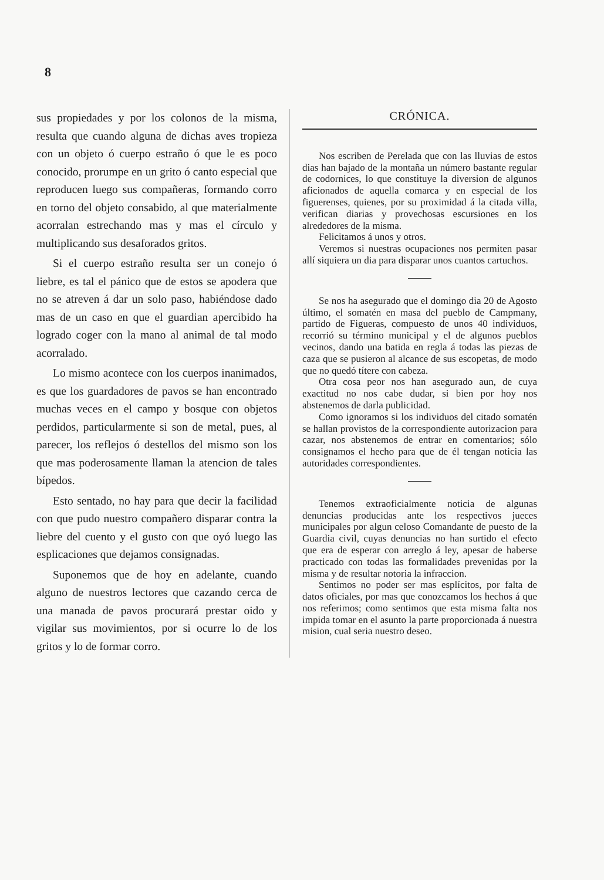8
sus propiedades y por los colonos de la misma, resulta que cuando alguna de dichas aves tropieza con un objeto ó cuerpo estraño ó que le es poco conocido, prorumpe en un grito ó canto especial que reproducen luego sus compañeras, formando corro en torno del objeto consabido, al que materialmente acorralan estrechando mas y mas el círculo y multiplicando sus desaforados gritos.
Si el cuerpo estraño resulta ser un conejo ó liebre, es tal el pánico que de estos se apodera que no se atreven á dar un solo paso, habiéndose dado mas de un caso en que el guardian apercibido ha logrado coger con la mano al animal de tal modo acorralado.
Lo mismo acontece con los cuerpos inanimados, es que los guardadores de pavos se han encontrado muchas veces en el campo y bosque con objetos perdidos, particularmente si son de metal, pues, al parecer, los reflejos ó destellos del mismo son los que mas poderosamente llaman la atencion de tales bípedos.
Esto sentado, no hay para que decir la facilidad con que pudo nuestro compañero disparar contra la liebre del cuento y el gusto con que oyó luego las esplicaciones que dejamos consignadas.
Suponemos que de hoy en adelante, cuando alguno de nuestros lectores que cazando cerca de una manada de pavos procurará prestar oido y vigilar sus movimientos, por si ocurre lo de los gritos y lo de formar corro.
CRÓNICA.
Nos escriben de Perelada que con las lluvias de estos dias han bajado de la montaña un número bastante regular de codornices, lo que constituye la diversion de algunos aficionados de aquella comarca y en especial de los figuerenses, quienes, por su proximidad á la citada villa, verifican diarias y provechosas escursiones en los alrededores de la misma.
Felicitamos á unos y otros.
Veremos si nuestras ocupaciones nos permiten pasar allí siquiera un dia para disparar unos cuantos cartuchos.
Se nos ha asegurado que el domingo dia 20 de Agosto último, el somatén en masa del pueblo de Campmany, partido de Figueras, compuesto de unos 40 individuos, recorrió su término municipal y el de algunos pueblos vecinos, dando una batida en regla á todas las piezas de caza que se pusieron al alcance de sus escopetas, de modo que no quedó títere con cabeza.
Otra cosa peor nos han asegurado aun, de cuya exactitud no nos cabe dudar, si bien por hoy nos abstenemos de darla publicidad.
Como ignoramos si los individuos del citado somatén se hallan provistos de la correspondiente autorizacion para cazar, nos abstenemos de entrar en comentarios; sólo consignamos el hecho para que de él tengan noticia las autoridades correspondientes.
Tenemos extraoficialmente noticia de algunas denuncias producidas ante los respectivos jueces municipales por algun celoso Comandante de puesto de la Guardia civil, cuyas denuncias no han surtido el efecto que era de esperar con arreglo á ley, apesar de haberse practicado con todas las formalidades prevenidas por la misma y de resultar notoria la infraccion.
Sentimos no poder ser mas esplícitos, por falta de datos oficiales, por mas que conozcamos los hechos á que nos referimos; como sentimos que esta misma falta nos impida tomar en el asunto la parte proporcionada á nuestra mision, cual seria nuestro deseo.